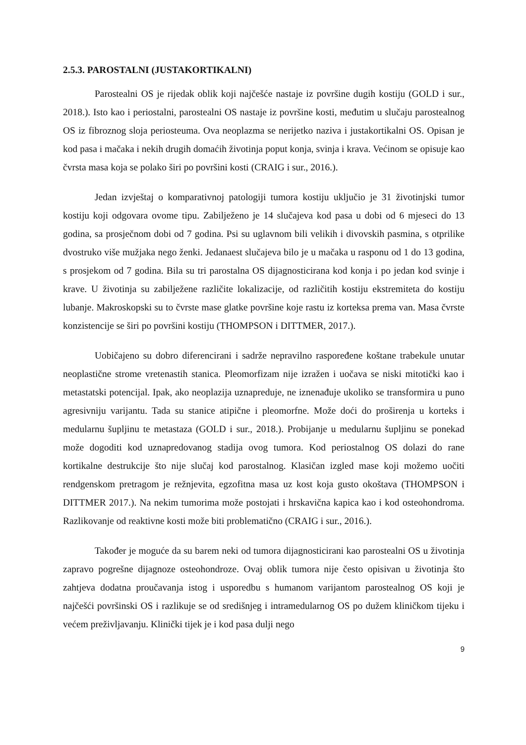2.5.3. PAROSTALNI (JUSTAKORTIKALNI)
Parostealni OS je rijedak oblik koji najčešće nastaje iz površine dugih kostiju (GOLD i sur., 2018.). Isto kao i periostalni, parostealni OS nastaje iz površine kosti, međutim u slučaju parostealnog OS iz fibroznog sloja periosteuma. Ova neoplazma se nerijetko naziva i justakortikalni OS. Opisan je kod pasa i mačaka i nekih drugih domaćih životinja poput konja, svinja i krava. Većinom se opisuje kao čvrsta masa koja se polako širi po površini kosti (CRAIG i sur., 2016.).
Jedan izvještaj o komparativnoj patologiji tumora kostiju uključio je 31 životinjski tumor kostiju koji odgovara ovome tipu. Zabilježeno je 14 slučajeva kod pasa u dobi od 6 mjeseci do 13 godina, sa prosječnom dobi od 7 godina. Psi su uglavnom bili velikih i divovskih pasmina, s otprilike dvostruko više mužjaka nego ženki. Jedanaest slučajeva bilo je u mačaka u rasponu od 1 do 13 godina, s prosjekom od 7 godina. Bila su tri parostalna OS dijagnosticirana kod konja i po jedan kod svinje i krave. U životinja su zabilježene različite lokalizacije, od različitih kostiju ekstremiteta do kostiju lubanje. Makroskopski su to čvrste mase glatke površine koje rastu iz korteksa prema van. Masa čvrste konzistencije se širi po površini kostiju (THOMPSON i DITTMER, 2017.).
Uobičajeno su dobro diferencirani i sadrže nepravilno raspoređene koštane trabekule unutar neoplastične strome vretenastih stanica. Pleomorfizam nije izražen i uočava se niski mitotički kao i metastatski potencijal. Ipak, ako neoplazija uznapreduje, ne iznenađuje ukoliko se transformira u puno agresivniju varijantu. Tada su stanice atipične i pleomorfne. Može doći do proširenja u korteks i medularnu šupljinu te metastaza (GOLD i sur., 2018.). Probijanje u medularnu šupljinu se ponekad može dogoditi kod uznapredovanog stadija ovog tumora. Kod periostalnog OS dolazi do rane kortikalne destrukcije što nije slučaj kod parostalnog. Klasičan izgled mase koji možemo uočiti rendgenskom pretragom je režnjevita, egzofitna masa uz kost koja gusto okoštava (THOMPSON i DITTMER 2017.). Na nekim tumorima može postojati i hrskavična kapica kao i kod osteohondroma. Razlikovanje od reaktivne kosti može biti problematično (CRAIG i sur., 2016.).
Također je moguće da su barem neki od tumora dijagnosticirani kao parostealni OS u životinja zapravo pogrešne dijagnoze osteohondroze. Ovaj oblik tumora nije često opisivan u životinja što zahtjeva dodatna proučavanja istog i usporedbu s humanom varijantom parostealnog OS koji je najčešći površinski OS i razlikuje se od središnjeg i intramedularnog OS po dužem kliničkom tijeku i većem preživljavanju. Klinički tijek je i kod pasa dulji nego
9